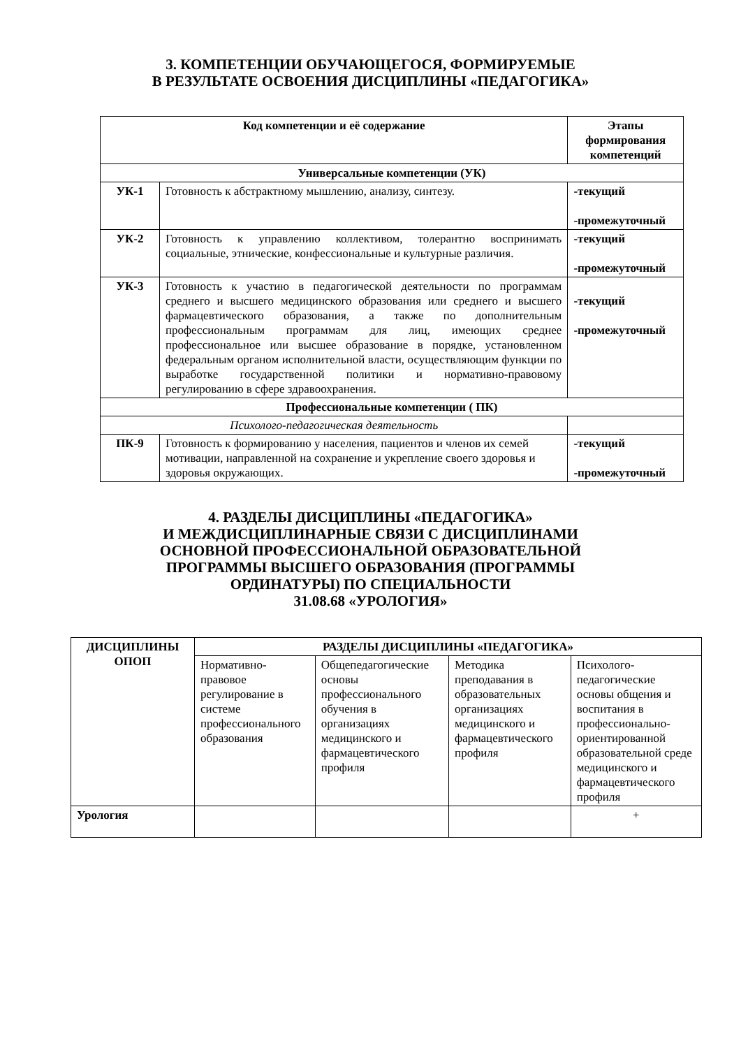3. КОМПЕТЕНЦИИ ОБУЧАЮЩЕГОСЯ, ФОРМИРУЕМЫЕ
В РЕЗУЛЬТАТЕ ОСВОЕНИЯ ДИСЦИПЛИНЫ «ПЕДАГОГИКА»
| Код компетенции и её содержание | | Этапы формирования компетенций |
| --- | --- | --- |
| Универсальные компетенции (УК) | | |
| УК-1 | Готовность к абстрактному мышлению, анализу, синтезу. | -текущий -промежуточный |
| УК-2 | Готовность к управлению коллективом, толерантно воспринимать социальные, этнические, конфессиональные и культурные различия. | -текущий -промежуточный |
| УК-3 | Готовность к участию в педагогической деятельности по программам среднего и высшего медицинского образования или среднего и высшего фармацевтического образования, а также по дополнительным профессиональным программам для лиц, имеющих среднее профессиональное или высшее образование в порядке, установленном федеральным органом исполнительной власти, осуществляющим функции по выработке государственной политики и нормативно-правовому регулированию в сфере здравоохранения. | -текущий -промежуточный |
| Профессиональные компетенции ( ПК) | | |
| Психолого-педагогическая деятельность | | |
| ПК-9 | Готовность к формированию у населения, пациентов и членов их семей мотивации, направленной на сохранение и укрепление своего здоровья и здоровья окружающих. | -текущий -промежуточный |
4. РАЗДЕЛЫ ДИСЦИПЛИНЫ «ПЕДАГОГИКА»
И МЕЖДИСЦИПЛИНАРНЫЕ СВЯЗИ С ДИСЦИПЛИНАМИ
ОСНОВНОЙ ПРОФЕССИОНАЛЬНОЙ ОБРАЗОВАТЕЛЬНОЙ
ПРОГРАММЫ ВЫСШЕГО ОБРАЗОВАНИЯ (ПРОГРАММЫ
ОРДИНАТУРЫ) ПО СПЕЦИАЛЬНОСТИ
31.08.68 «УРОЛОГИЯ»
| ДИСЦИПЛИНЫ ОПОП | РАЗДЕЛЫ ДИСЦИПЛИНЫ «ПЕДАГОГИКА» | | | |
| --- | --- | --- | --- | --- |
| | Нормативно-правовое регулирование в системе профессионального образования | Общепедагогические основы профессионального обучения в организациях медицинского и фармацевтического профиля | Методика преподавания в образовательных организациях медицинского и фармацевтического профиля | Психолого-педагогические основы общения и воспитания в профессионально-ориентированной образовательной среде медицинского и фармацевтического профиля |
| Урология | | | | + |